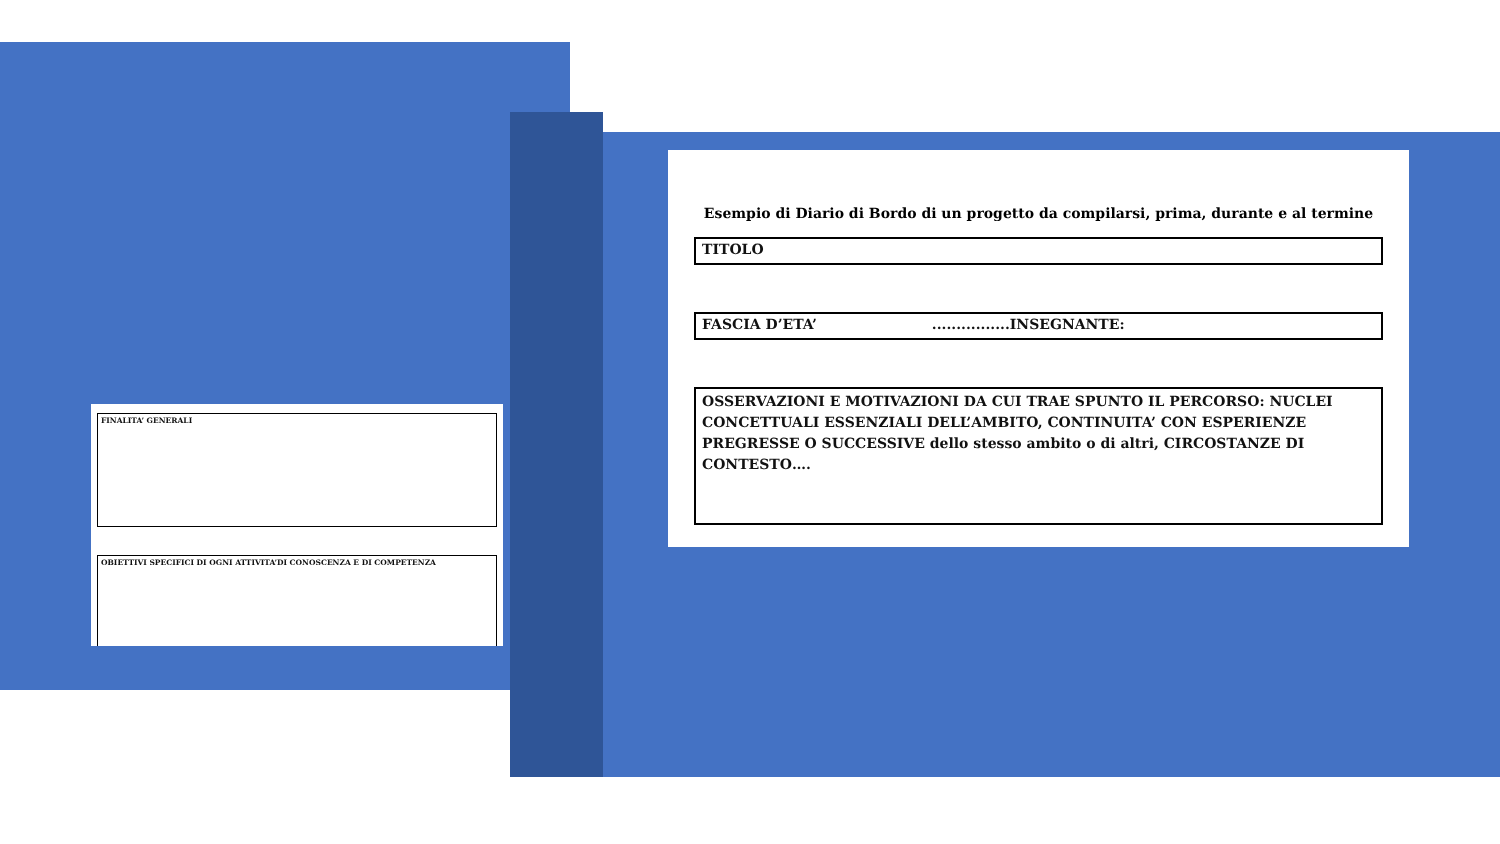FINALITA’ GENERALI
OBIETTIVI SPECIFICI DI OGNI ATTIVITA’DI CONOSCENZA E DI COMPETENZA
Esempio di Diario di Bordo di un progetto da compilarsi, prima, durante e al termine
TITOLO
FASCIA D’ETA’ ................INSEGNANTE:
OSSERVAZIONI E MOTIVAZIONI DA CUI TRAE SPUNTO IL PERCORSO: NUCLEI CONCETTUALI ESSENZIALI DELL’AMBITO, CONTINUITA’ CON ESPERIENZE PREGRESSE O SUCCESSIVE dello stesso ambito o di altri, CIRCOSTANZE DI CONTESTO….